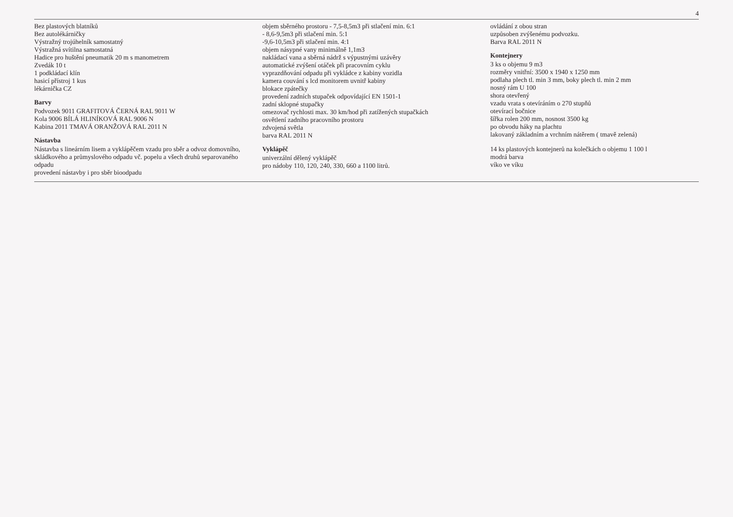4
Bez plastových blatníků
Bez autolékárničky
Výstražný trojúhelník samostatný
Výstražná svítilna samostatná
Hadice pro huštění pneumatik 20 m s manometrem
Zvedák 10 t
1 podkládací klín
hasicí přístroj 1 kus
lékárnička CZ
Barvy
Podvozek 9011 GRAFITOVÁ ČERNÁ RAL 9011 W
Kola 9006 BÍLÁ HLINÍKOVÁ RAL 9006 N
Kabina 2011 TMAVÁ ORANŽOVÁ RAL 2011 N
Nástavba
Nástavba s lineárním lisem a vyklápěčem vzadu pro sběr a odvoz domovního, skládkového a průmyslového odpadu vč. popelu a všech druhů separovaného odpadu
provedení nástavby i pro sběr bioodpadu
objem sběrného prostoru - 7,5-8,5m3 při stlačení min. 6:1
- 8,6-9,5m3 při stlačení min. 5:1
-9,6-10,5m3 při stlačení min. 4:1
objem násypné vany minimálně 1,1m3
nakládací vana a sběrná nádrž s výpustnými uzávěry
automatické zvýšení otáček při pracovním cyklu
vyprazdňování odpadu při vykládce z kabiny vozidla
kamera couvání s lcd monitorem uvnitř kabiny
blokace zpátečky
provedení zadních stupaček odpovídající EN 1501-1
zadní sklopné stupačky
omezovač rychlosti max. 30 km/hod při zatížených stupačkách
osvětlení zadního pracovního prostoru
zdvojená světla
barva RAL 2011 N
Vyklápěč
univerzální dělený vyklápěč
pro nádoby 110, 120, 240, 330, 660 a 1100 litrů.
ovládání z obou stran
uzpůsoben zvýšenému podvozku.
Barva RAL 2011 N
Kontejnery
3 ks o objemu 9 m3
rozměry vnitřní: 3500 x 1940 x 1250 mm
podlaha plech tl. min 3 mm, boky plech tl. min 2 mm
nosný rám U 100
shora otevřený
vzadu vrata s otevíráním o 270 stupňů
otevírací bočnice
šířka rolen 200 mm, nosnost 3500 kg
po obvodu háky na plachtu
lakovaný základním a vrchním nátěrem ( tmavě zelená)
14 ks plastových kontejnerů na kolečkách o objemu 1 100 l
modrá barva
víko ve víku